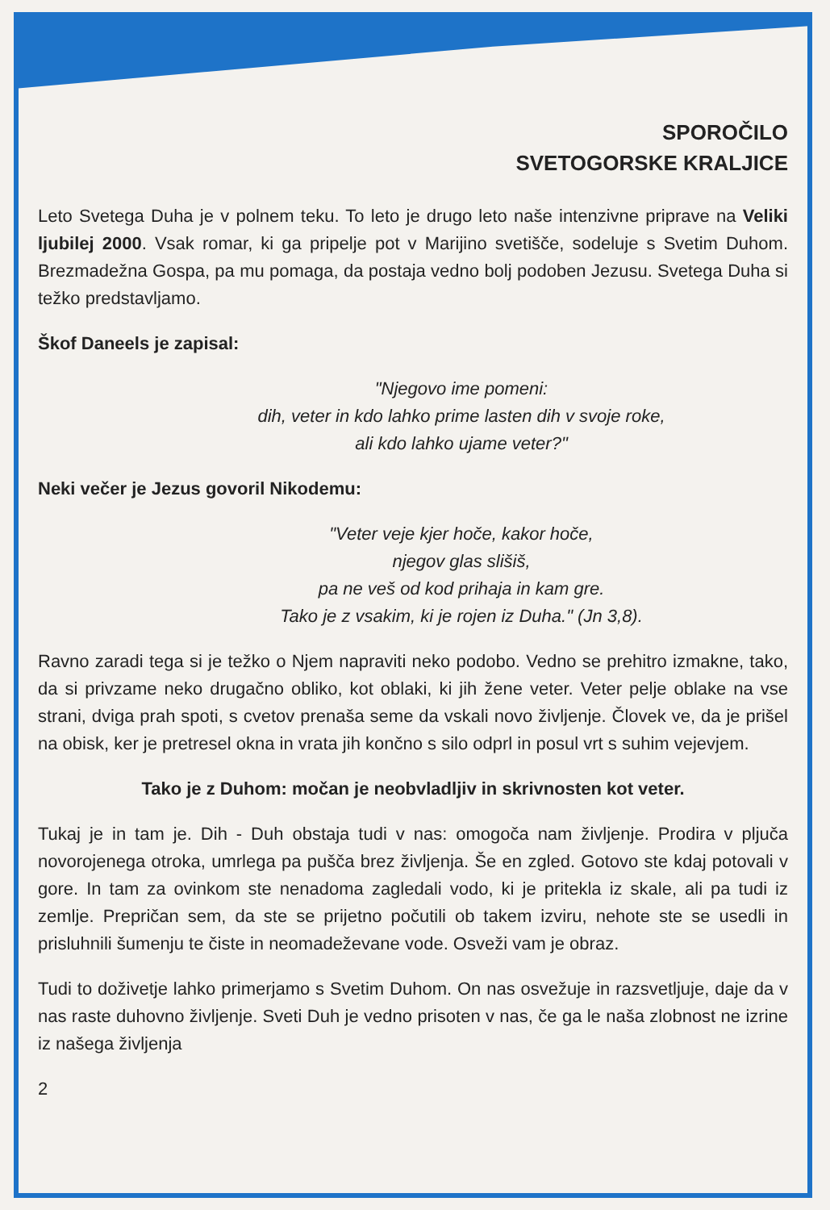SPOROČILO
SVETOGORSKE KRALJICE
Leto Svetega Duha je v polnem teku. To leto je drugo leto naše intenzivne priprave na Veliki ljubilej 2000. Vsak romar, ki ga pripelje pot v Marijino svetišče, sodeluje s Svetim Duhom. Brezmadežna Gospa, pa mu pomaga, da postaja vedno bolj podoben Jezusu. Svetega Duha si težko predstavljamo.
Škof Daneels je zapisal:
"Njegovo ime pomeni:
dih, veter in kdo lahko prime lasten dih v svoje roke,
ali kdo lahko ujame veter?"
Neki večer je Jezus govoril Nikodemu:
"Veter veje kjer hoče, kakor hoče,
njegov glas slišiš,
pa ne veš od kod prihaja in kam gre.
Tako je z vsakim, ki je rojen iz Duha." (Jn 3,8).
Ravno zaradi tega si je težko o Njem napraviti neko podobo. Vedno se prehitro izmakne, tako, da si privzame neko drugačno obliko, kot oblaki, ki jih žene veter. Veter pelje oblake na vse strani, dviga prah spoti, s cvetov prenaša seme da vskali novo življenje. Človek ve, da je prišel na obisk, ker je pretresel okna in vrata jih končno s silo odprl in posul vrt s suhim vejevjem.
Tako je z Duhom: močan je neobvladljiv in skrivnosten kot veter.
Tukaj je in tam je. Dih - Duh obstaja tudi v nas: omogoča nam življenje. Prodira v pljuča novorojenega otroka, umrlega pa pušča brez življenja. Še en zgled. Gotovo ste kdaj potovali v gore. In tam za ovinkom ste nenadoma zagledali vodo, ki je pritekla iz skale, ali pa tudi iz zemlje. Prepričan sem, da ste se prijetno počutili ob takem izviru, nehote ste se usedli in prisluhnili šumenju te čiste in neomadeževane vode. Osveži vam je obraz.
Tudi to doživetje lahko primerjamo s Svetim Duhom. On nas osvežuje in razsvetljuje, daje da v nas raste duhovno življenje. Sveti Duh je vedno prisoten v nas, če ga le naša zlobnost ne izrine iz našega življenja
2